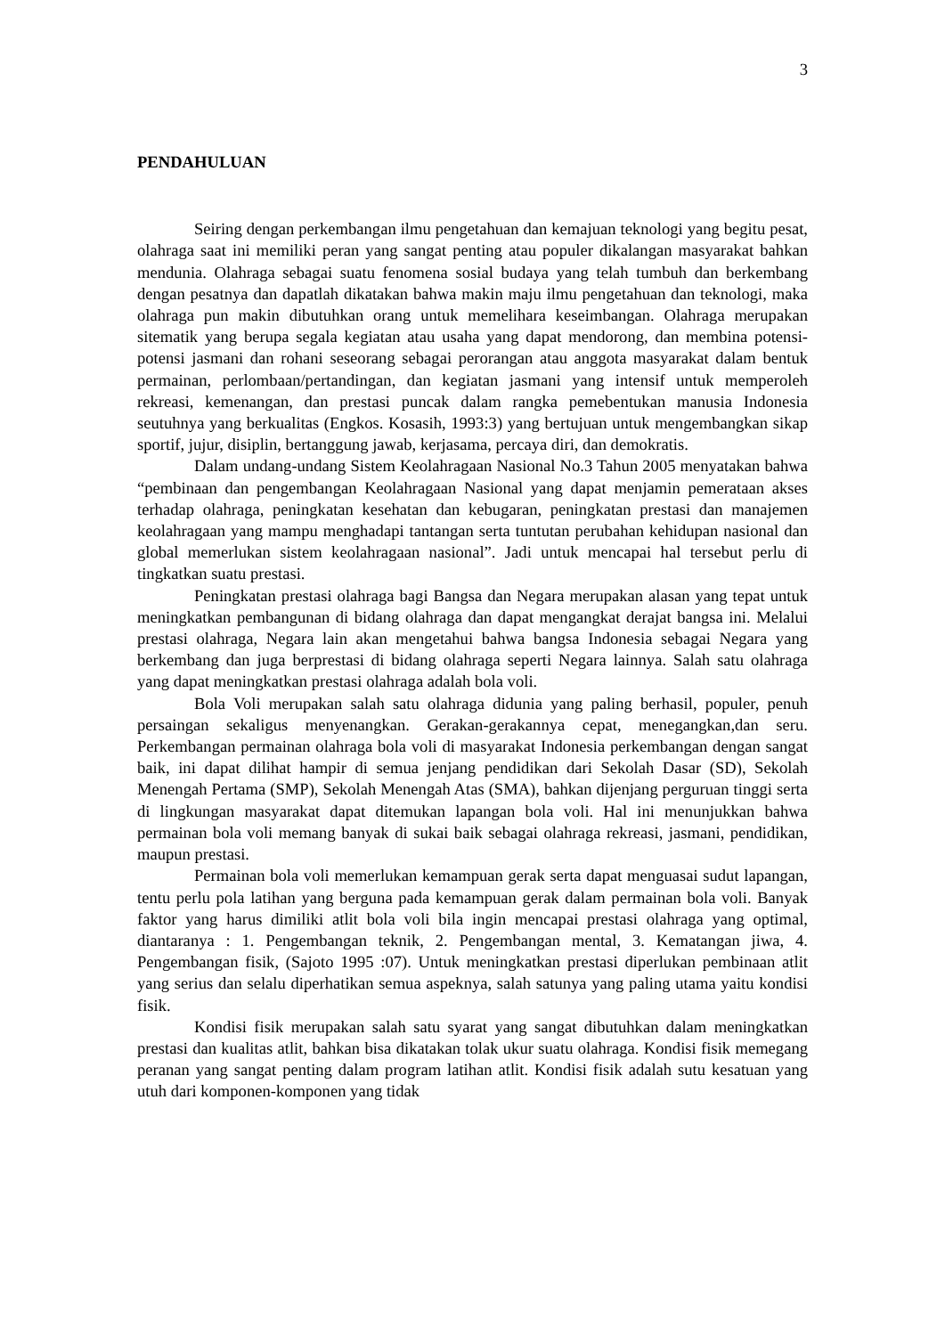3
PENDAHULUAN
Seiring dengan perkembangan ilmu pengetahuan dan kemajuan teknologi yang begitu pesat, olahraga saat ini memiliki peran yang sangat penting atau populer dikalangan masyarakat bahkan mendunia. Olahraga sebagai suatu fenomena sosial budaya yang telah tumbuh dan berkembang dengan pesatnya dan dapatlah dikatakan bahwa makin maju ilmu pengetahuan dan teknologi, maka olahraga pun makin dibutuhkan orang untuk memelihara keseimbangan. Olahraga merupakan sitematik yang berupa segala kegiatan atau usaha yang dapat mendorong, dan membina potensi-potensi jasmani dan rohani seseorang sebagai perorangan atau anggota masyarakat dalam bentuk permainan, perlombaan/pertandingan, dan kegiatan jasmani yang intensif untuk memperoleh rekreasi, kemenangan, dan prestasi puncak dalam rangka pemebentukan manusia Indonesia seutuhnya yang berkualitas (Engkos. Kosasih, 1993:3) yang bertujuan untuk mengembangkan sikap sportif, jujur, disiplin, bertanggung jawab, kerjasama, percaya diri, dan demokratis.
Dalam undang-undang Sistem Keolahragaan Nasional No.3 Tahun 2005 menyatakan bahwa “pembinaan dan pengembangan Keolahragaan Nasional yang dapat menjamin pemerataan akses terhadap olahraga, peningkatan kesehatan dan kebugaran, peningkatan prestasi dan manajemen keolahragaan yang mampu menghadapi tantangan serta tuntutan perubahan kehidupan nasional dan global memerlukan sistem keolahragaan nasional”. Jadi untuk mencapai hal tersebut perlu di tingkatkan suatu prestasi.
Peningkatan prestasi olahraga bagi Bangsa dan Negara merupakan alasan yang tepat untuk meningkatkan pembangunan di bidang olahraga dan dapat mengangkat derajat bangsa ini. Melalui prestasi olahraga, Negara lain akan mengetahui bahwa bangsa Indonesia sebagai Negara yang berkembang dan juga berprestasi di bidang olahraga seperti Negara lainnya. Salah satu olahraga yang dapat meningkatkan prestasi olahraga adalah bola voli.
Bola Voli merupakan salah satu olahraga didunia yang paling berhasil, populer, penuh persaingan sekaligus menyenangkan. Gerakan-gerakannya cepat, menegangkan,dan seru. Perkembangan permainan olahraga bola voli di masyarakat Indonesia perkembangan dengan sangat baik, ini dapat dilihat hampir di semua jenjang pendidikan dari Sekolah Dasar (SD), Sekolah Menengah Pertama (SMP), Sekolah Menengah Atas (SMA), bahkan dijenjang perguruan tinggi serta di lingkungan masyarakat dapat ditemukan lapangan bola voli. Hal ini menunjukkan bahwa permainan bola voli memang banyak di sukai baik sebagai olahraga rekreasi, jasmani, pendidikan, maupun prestasi.
Permainan bola voli memerlukan kemampuan gerak serta dapat menguasai sudut lapangan, tentu perlu pola latihan yang berguna pada kemampuan gerak dalam permainan bola voli. Banyak faktor yang harus dimiliki atlit bola voli bila ingin mencapai prestasi olahraga yang optimal, diantaranya : 1. Pengembangan teknik, 2. Pengembangan mental, 3. Kematangan jiwa, 4. Pengembangan fisik, (Sajoto 1995 :07). Untuk meningkatkan prestasi diperlukan pembinaan atlit yang serius dan selalu diperhatikan semua aspeknya, salah satunya yang paling utama yaitu kondisi fisik.
Kondisi fisik merupakan salah satu syarat yang sangat dibutuhkan dalam meningkatkan prestasi dan kualitas atlit, bahkan bisa dikatakan tolak ukur suatu olahraga. Kondisi fisik memegang peranan yang sangat penting dalam program latihan atlit. Kondisi fisik adalah sutu kesatuan yang utuh dari komponen-komponen yang tidak